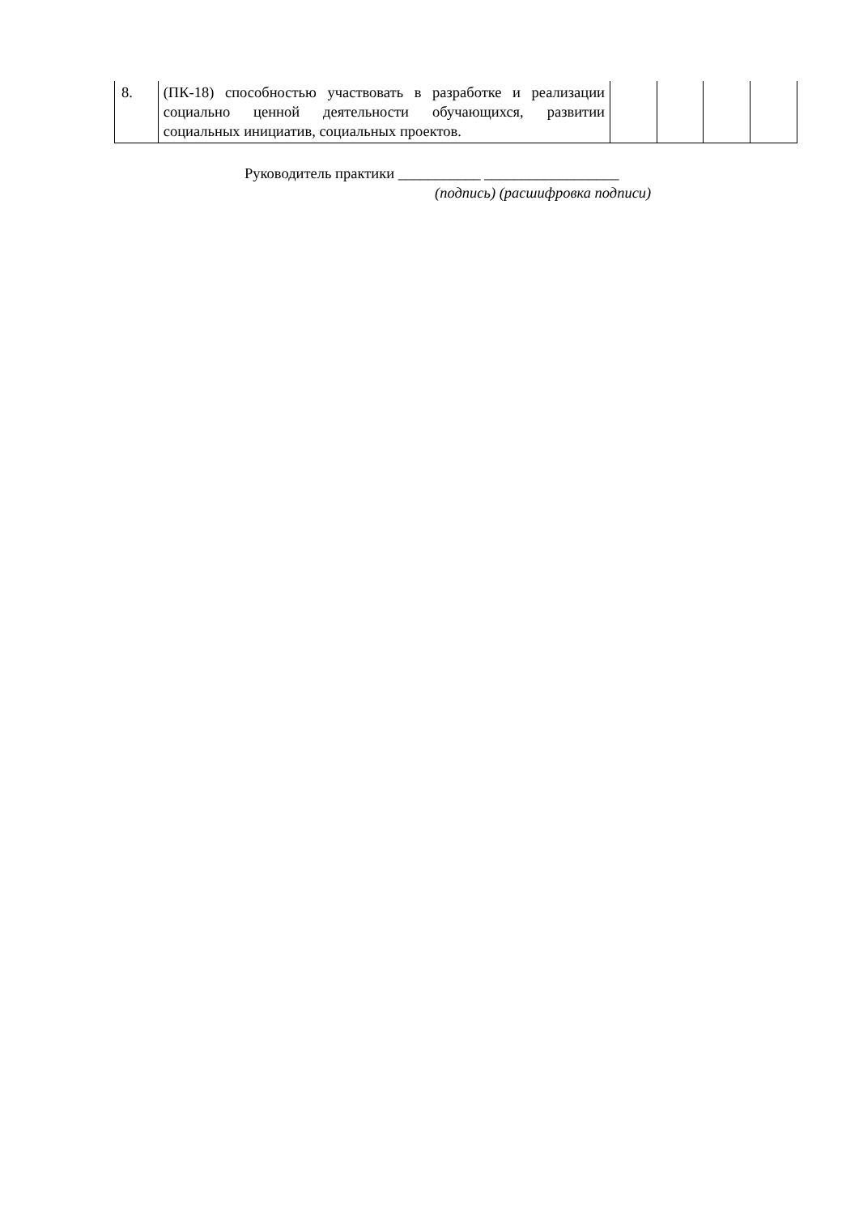| 8. | (ПК-18) способностью участвовать в разработке и реализации социально ценной деятельности обучающихся, развитии социальных инициатив, социальных проектов. | | | | |
Руководитель практики ___________ __________________
(подпись) (расшифровка подписи)